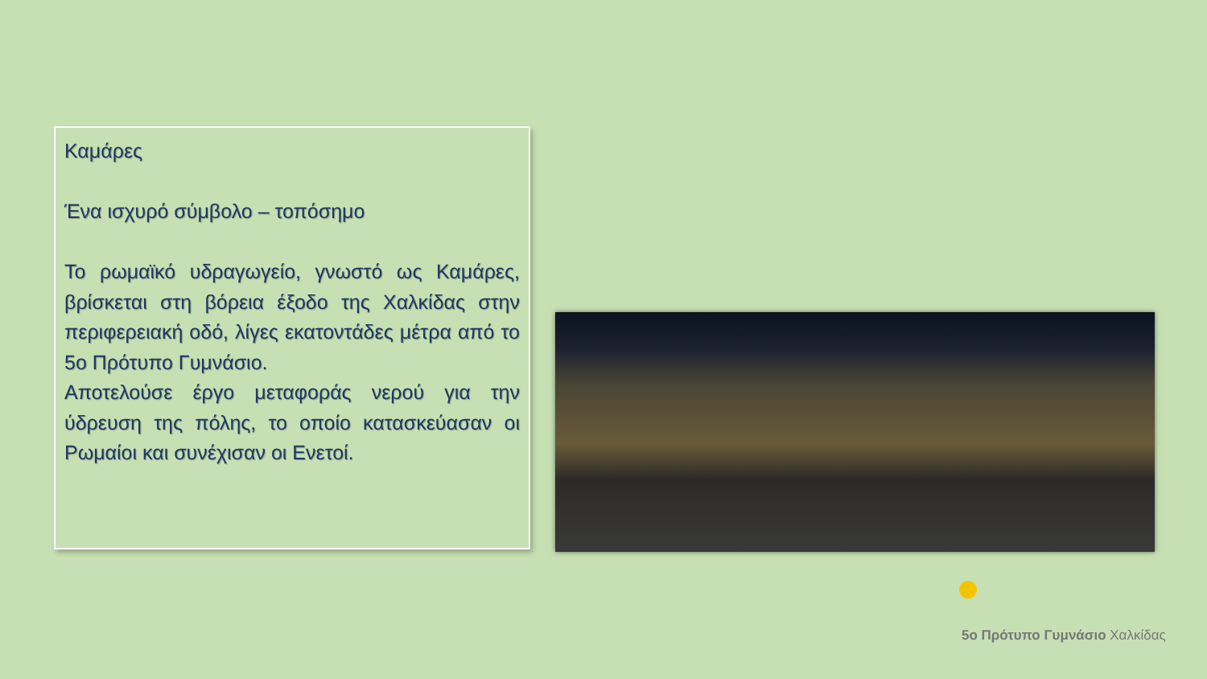Καμάρες
Ένα ισχυρό σύμβολο – τοπόσημο
Το ρωμαϊκό υδραγωγείο, γνωστό ως Καμάρες, βρίσκεται στη βόρεια έξοδο της Χαλκίδας στην περιφερειακή οδό, λίγες εκατοντάδες μέτρα από το 5ο Πρότυπο Γυμνάσιο.
Αποτελούσε έργο μεταφοράς νερού για την ύδρευση της πόλης, το οποίο κατασκεύασαν οι Ρωμαίοι και συνέχισαν οι Ενετοί.
5ο Πρότυπο Γυμνάσιο Χαλκίδας